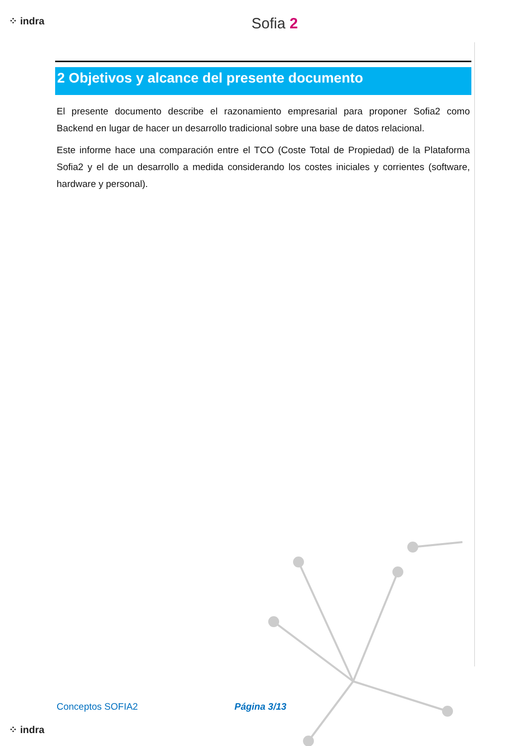⁘ indra
Sofia 2
2 Objetivos y alcance del presente documento
El presente documento describe el razonamiento empresarial para proponer Sofia2 como Backend en lugar de hacer un desarrollo tradicional sobre una base de datos relacional.
Este informe hace una comparación entre el TCO (Coste Total de Propiedad) de la Plataforma Sofia2 y el de un desarrollo a medida considerando los costes iniciales y corrientes (software, hardware y personal).
Conceptos SOFIA2 Página 3/13
⁘ indra